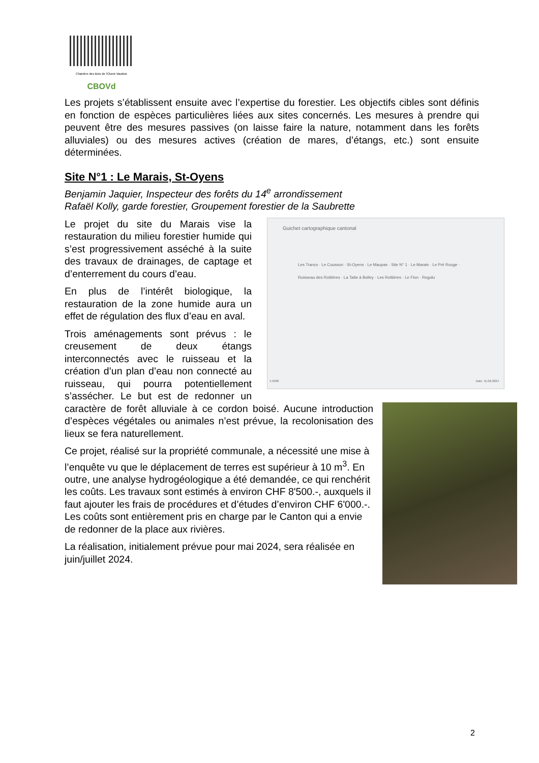Chambre des Bois de l'Ouest Vaudois
CBOVd
Les projets s’établissent ensuite avec l’expertise du forestier. Les objectifs cibles sont définis en fonction de espèces particulières liées aux sites concernés. Les mesures à prendre qui peuvent être des mesures passives (on laisse faire la nature, notamment dans les forêts alluviales) ou des mesures actives (création de mares, d’étangs, etc.) sont ensuite déterminées.
Site N°1 : Le Marais, St-Oyens
Benjamin Jaquier, Inspecteur des forêts du 14<sup>e</sup> arrondissement
Rafaël Kolly, garde forestier, Groupement forestier de la Saubrette
Guichet cartographique cantonal
Les Trancs · Le Cousson · St-Oyens · Le Maupas · Site N° 1 · Le Marais · Le Pré Rouge · Ruisseau des Rottières · La Tatte à Bolley · Les Rottières · Le Flon · Regolu
1:5000 Date: 11.06.2024
Le projet du site du Marais vise la restauration du milieu forestier humide qui s’est progressivement asséché à la suite des travaux de drainages, de captage et d’enterrement du cours d’eau.
En plus de l’intérêt biologique, la restauration de la zone humide aura un effet de régulation des flux d’eau en aval.
Trois aménagements sont prévus : le creusement de deux étangs interconnectés avec le ruisseau et la création d’un plan d’eau non connecté au ruisseau, qui pourra potentiellement s’assécher. Le but est de redonner un caractère de forêt alluviale à ce cordon boisé. Aucune introduction d’espèces végétales ou animales n’est prévue, la recolonisation des lieux se fera naturellement.
Ce projet, réalisé sur la propriété communale, a nécessité une mise à l’enquête vu que le déplacement de terres est supérieur à 10 m<sup>3</sup>. En outre, une analyse hydrogéologique a été demandée, ce qui renchérit les coûts. Les travaux sont estimés à environ CHF 8'500.-, auxquels il faut ajouter les frais de procédures et d’études d’environ CHF 6'000.-. Les coûts sont entièrement pris en charge par le Canton qui a envie de redonner de la place aux rivières.
La réalisation, initialement prévue pour mai 2024, sera réalisée en juin/juillet 2024.
2